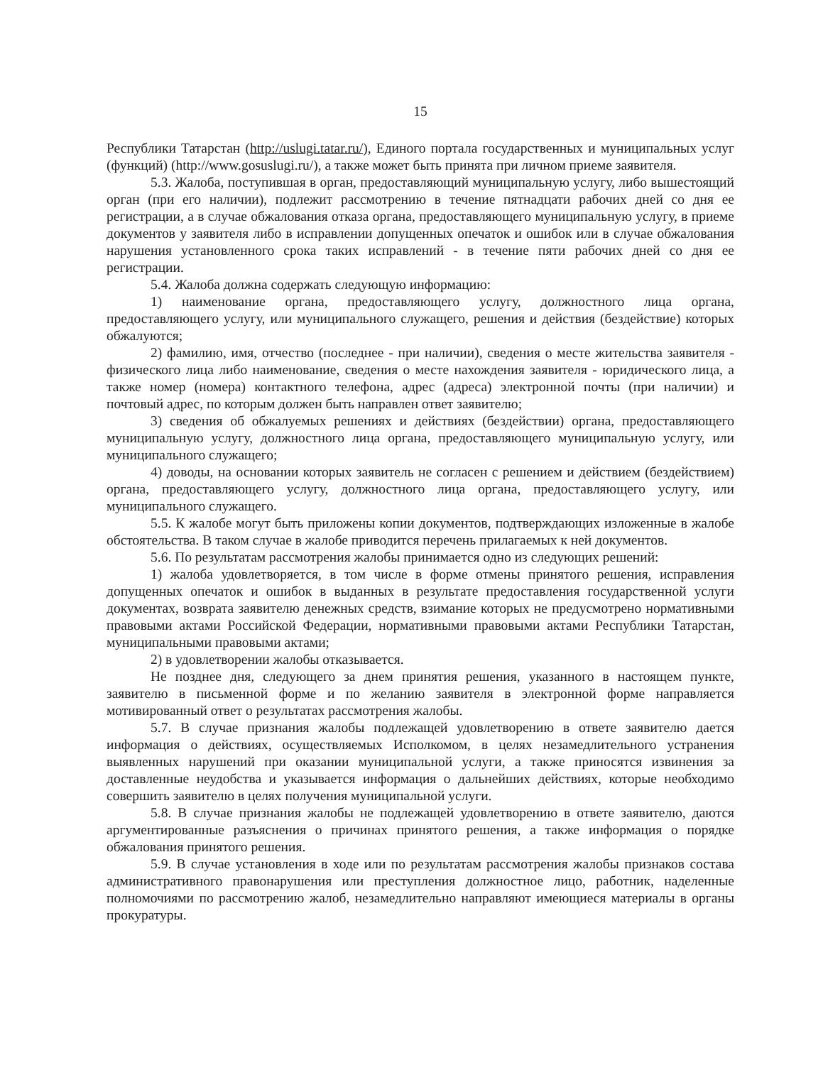15
Республики Татарстан (http://uslugi.tatar.ru/), Единого портала государственных и муниципальных услуг (функций) (http://www.gosuslugi.ru/), а также может быть принята при личном приеме заявителя.
5.3. Жалоба, поступившая в орган, предоставляющий муниципальную услугу, либо вышестоящий орган (при его наличии), подлежит рассмотрению в течение пятнадцати рабочих дней со дня ее регистрации, а в случае обжалования отказа органа, предоставляющего муниципальную услугу, в приеме документов у заявителя либо в исправлении допущенных опечаток и ошибок или в случае обжалования нарушения установленного срока таких исправлений - в течение пяти рабочих дней со дня ее регистрации.
5.4. Жалоба должна содержать следующую информацию:
1) наименование органа, предоставляющего услугу, должностного лица органа, предоставляющего услугу, или муниципального служащего, решения и действия (бездействие) которых обжалуются;
2) фамилию, имя, отчество (последнее - при наличии), сведения о месте жительства заявителя - физического лица либо наименование, сведения о месте нахождения заявителя - юридического лица, а также номер (номера) контактного телефона, адрес (адреса) электронной почты (при наличии) и почтовый адрес, по которым должен быть направлен ответ заявителю;
3) сведения об обжалуемых решениях и действиях (бездействии) органа, предоставляющего муниципальную услугу, должностного лица органа, предоставляющего муниципальную услугу, или муниципального служащего;
4) доводы, на основании которых заявитель не согласен с решением и действием (бездействием) органа, предоставляющего услугу, должностного лица органа, предоставляющего услугу, или муниципального служащего.
5.5. К жалобе могут быть приложены копии документов, подтверждающих изложенные в жалобе обстоятельства. В таком случае в жалобе приводится перечень прилагаемых к ней документов.
5.6. По результатам рассмотрения жалобы принимается одно из следующих решений:
1) жалоба удовлетворяется, в том числе в форме отмены принятого решения, исправления допущенных опечаток и ошибок в выданных в результате предоставления государственной услуги документах, возврата заявителю денежных средств, взимание которых не предусмотрено нормативными правовыми актами Российской Федерации, нормативными правовыми актами Республики Татарстан, муниципальными правовыми актами;
2) в удовлетворении жалобы отказывается.
Не позднее дня, следующего за днем принятия решения, указанного в настоящем пункте, заявителю в письменной форме и по желанию заявителя в электронной форме направляется мотивированный ответ о результатах рассмотрения жалобы.
5.7. В случае признания жалобы подлежащей удовлетворению в ответе заявителю дается информация о действиях, осуществляемых Исполкомом, в целях незамедлительного устранения выявленных нарушений при оказании муниципальной услуги, а также приносятся извинения за доставленные неудобства и указывается информация о дальнейших действиях, которые необходимо совершить заявителю в целях получения муниципальной услуги.
5.8. В случае признания жалобы не подлежащей удовлетворению в ответе заявителю, даются аргументированные разъяснения о причинах принятого решения, а также информация о порядке обжалования принятого решения.
5.9. В случае установления в ходе или по результатам рассмотрения жалобы признаков состава административного правонарушения или преступления должностное лицо, работник, наделенные полномочиями по рассмотрению жалоб, незамедлительно направляют имеющиеся материалы в органы прокуратуры.